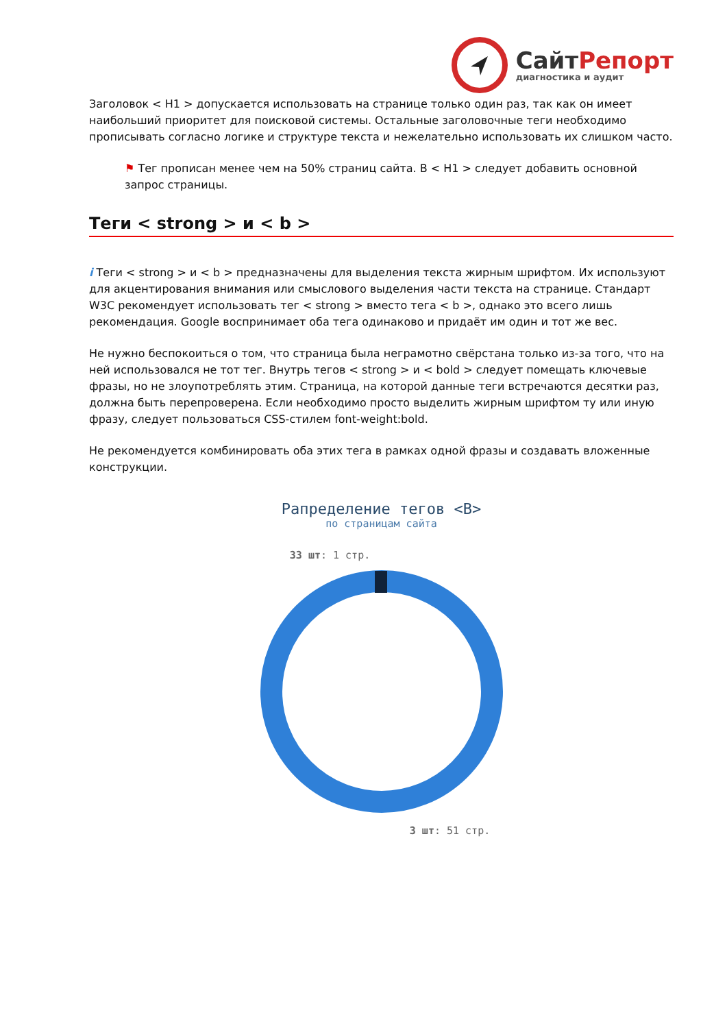СайтРепорт
диагностика и аудит
Заголовок < H1 > допускается использовать на странице только один раз, так как он имеет наибольший приоритет для поисковой системы. Остальные заголовочные теги необходимо прописывать согласно логике и структуре текста и нежелательно использовать их слишком часто.
⚑ Тег прописан менее чем на 50% страниц сайта. В < H1 > следует добавить основной запрос страницы.
Теги < strong > и < b >
i Теги < strong > и < b > предназначены для выделения текста жирным шрифтом. Их используют для акцентирования внимания или смыслового выделения части текста на странице. Стандарт W3C рекомендует использовать тег < strong > вместо тега < b >, однако это всего лишь рекомендация. Google воспринимает оба тега одинаково и придаёт им один и тот же вес.
Не нужно беспокоиться о том, что страница была неграмотно свёрстана только из-за того, что на ней использовался не тот тег. Внутрь тегов < strong > и < bold > следует помещать ключевые фразы, но не злоупотреблять этим. Страница, на которой данные теги встречаются десятки раз, должна быть перепроверена. Если необходимо просто выделить жирным шрифтом ту или иную фразу, следует пользоваться CSS-стилем font-weight:bold.
Не рекомендуется комбинировать оба этих тега в рамках одной фразы и создавать вложенные конструкции.
Рапределение тегов <B>
по страницам сайта
33 шт: 1 стр.
3 шт: 51 стр.